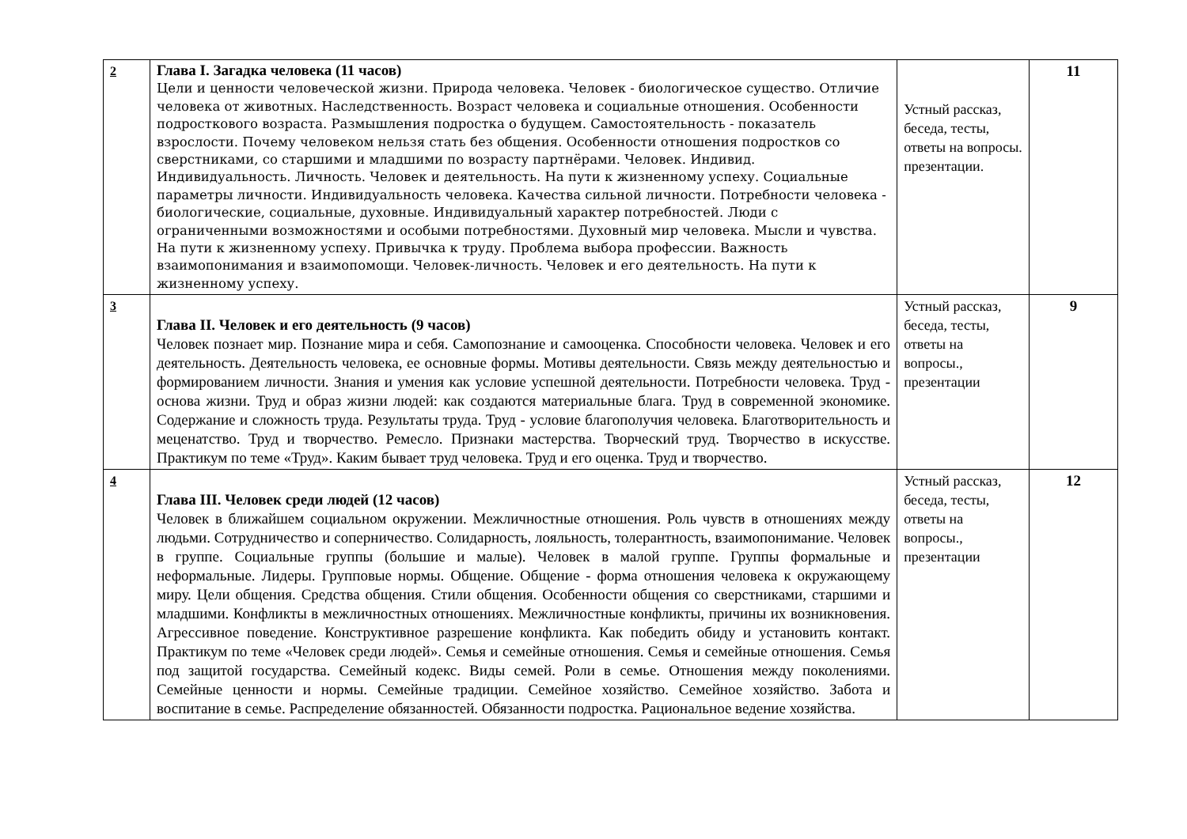| 2 | Глава I. Загадка человека (11 часов) Цели и ценности человеческой жизни. Природа человека. Человек - биологическое существо. Отличие человека от животных. Наследственность. Возраст человека и социальные отношения. Особенности подросткового возраста. Размышления подростка о будущем. Самостоятельность - показатель взрослости. Почему человеком нельзя стать без общения. Особенности отношения подростков со сверстниками, со старшими и младшими по возрасту партнёрами. Человек. Индивид. Индивидуальность. Личность. Человек и деятельность. На пути к жизненному успеху. Социальные параметры личности. Индивидуальность человека. Качества сильной личности. Потребности человека - биологические, социальные, духовные. Индивидуальный характер потребностей. Люди с ограниченными возможностями и особыми потребностями. Духовный мир человека. Мысли и чувства. На пути к жизненному успеху. Привычка к труду. Проблема выбора профессии. Важность взаимопонимания и взаимопомощи. Человек-личность. Человек и его деятельность. На пути к жизненному успеху. | Устный рассказ, беседа, тесты, ответы на вопросы. презентации. | 11 |
| 3 | Глава II. Человек и его деятельность (9 часов) Человек познает мир. Познание мира и себя. Самопознание и самооценка. Способности человека. Человек и его деятельность. Деятельность человека, ее основные формы. Мотивы деятельности. Связь между деятельностью и формированием личности. Знания и умения как условие успешной деятельности. Потребности человека. Труд - основа жизни. Труд и образ жизни людей: как создаются материальные блага. Труд в современной экономике. Содержание и сложность труда. Результаты труда. Труд - условие благополучия человека. Благотворительность и меценатство. Труд и творчество. Ремесло. Признаки мастерства. Творческий труд. Творчество в искусстве. Практикум по теме «Труд». Каким бывает труд человека. Труд и его оценка. Труд и творчество. | Устный рассказ, беседа, тесты, ответы на вопросы., презентации | 9 |
| 4 | Глава III. Человек среди людей (12 часов) Человек в ближайшем социальном окружении. Межличностные отношения. Роль чувств в отношениях между людьми. Сотрудничество и соперничество. Солидарность, лояльность, толерантность, взаимопонимание. Человек в группе. Социальные группы (большие и малые). Человек в малой группе. Группы формальные и неформальные. Лидеры. Групповые нормы. Общение. Общение - форма отношения человека к окружающему миру. Цели общения. Средства общения. Стили общения. Особенности общения со сверстниками, старшими и младшими. Конфликты в межличностных отношениях. Межличностные конфликты, причины их возникновения. Агрессивное поведение. Конструктивное разрешение конфликта. Как победить обиду и установить контакт. Практикум по теме «Человек среди людей». Семья и семейные отношения. Семья и семейные отношения. Семья под защитой государства. Семейный кодекс. Виды семей. Роли в семье. Отношения между поколениями. Семейные ценности и нормы. Семейные традиции. Семейное хозяйство. Семейное хозяйство. Забота и воспитание в семье. Распределение обязанностей. Обязанности подростка. Рациональное ведение хозяйства. | Устный рассказ, беседа, тесты, ответы на вопросы., презентации | 12 |